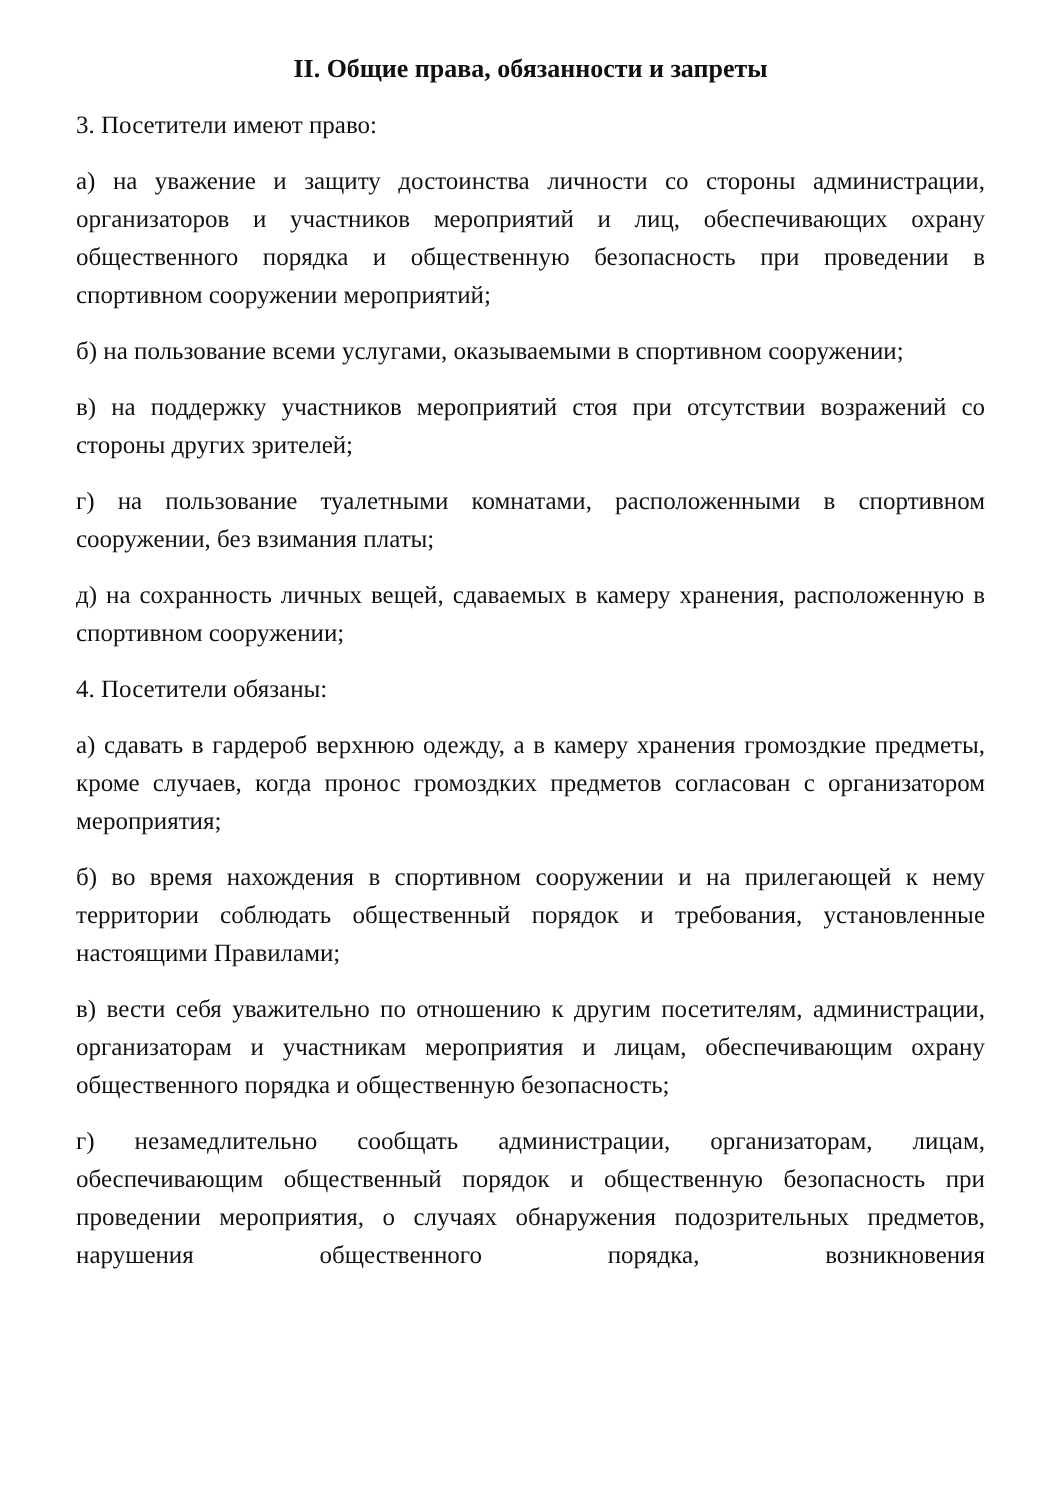II. Общие права, обязанности и запреты
3. Посетители имеют право:
а) на уважение и защиту достоинства личности со стороны администрации, организаторов и участников мероприятий и лиц, обеспечивающих охрану общественного порядка и общественную безопасность при проведении в спортивном сооружении мероприятий;
б) на пользование всеми услугами, оказываемыми в спортивном сооружении;
в) на поддержку участников мероприятий стоя при отсутствии возражений со стороны других зрителей;
г) на пользование туалетными комнатами, расположенными в спортивном сооружении, без взимания платы;
д) на сохранность личных вещей, сдаваемых в камеру хранения, расположенную в спортивном сооружении;
4. Посетители обязаны:
а) сдавать в гардероб верхнюю одежду, а в камеру хранения громоздкие предметы, кроме случаев, когда пронос громоздких предметов согласован с организатором мероприятия;
б) во время нахождения в спортивном сооружении и на прилегающей к нему территории соблюдать общественный порядок и требования, установленные настоящими Правилами;
в) вести себя уважительно по отношению к другим посетителям, администрации, организаторам и участникам мероприятия и лицам, обеспечивающим охрану общественного порядка и общественную безопасность;
г) незамедлительно сообщать администрации, организаторам, лицам, обеспечивающим общественный порядок и общественную безопасность при проведении мероприятия, о случаях обнаружения подозрительных предметов, нарушения общественного порядка, возникновения